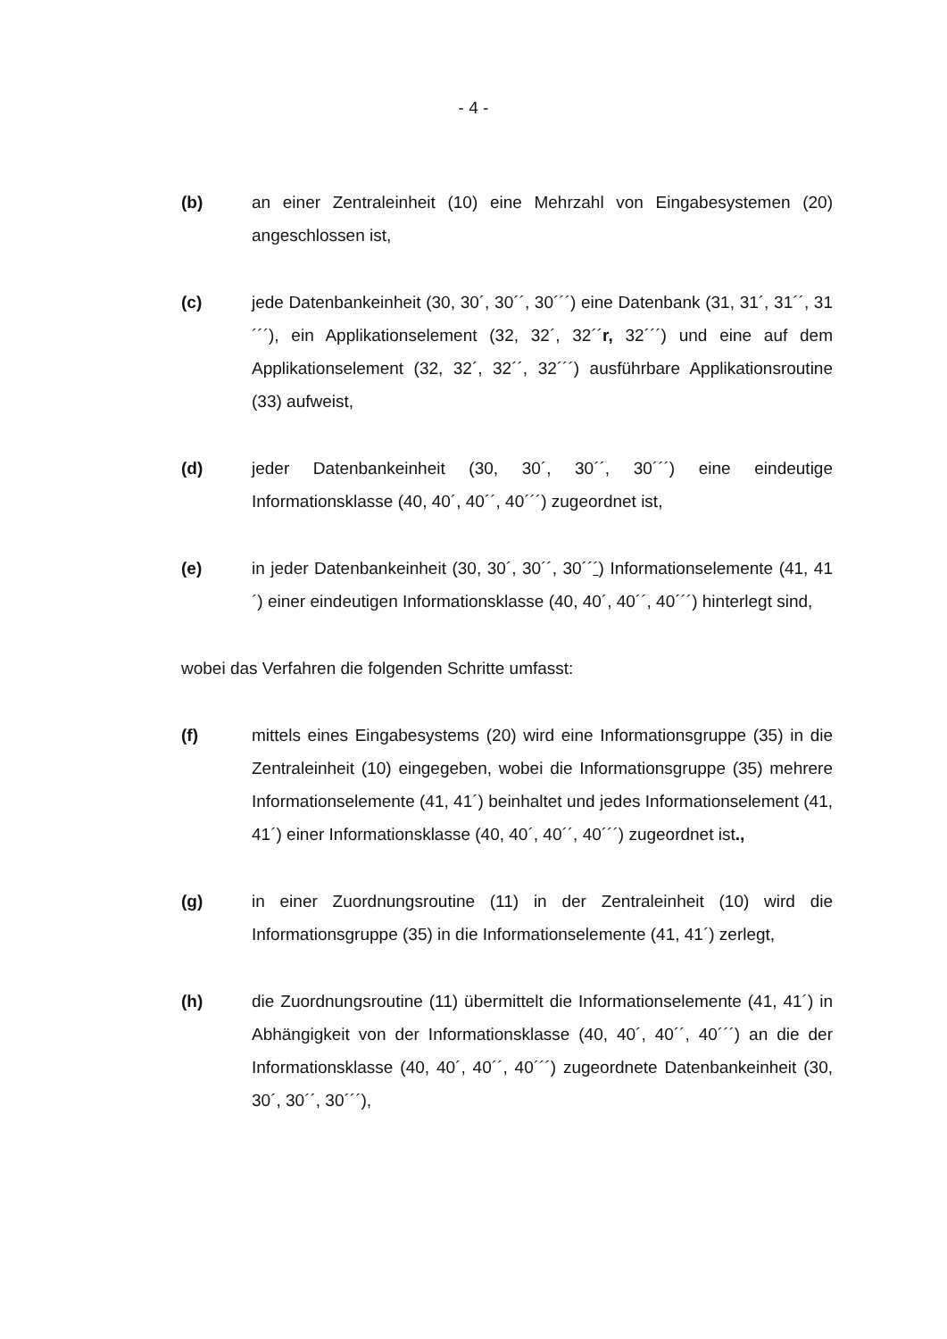- 4 -
(b) an einer Zentraleinheit (10) eine Mehrzahl von Eingabesystemen (20) angeschlossen ist,
(c) jede Datenbankeinheit (30, 30´, 30´´, 30´´´) eine Datenbank (31, 31´, 31´´, 31´´´), ein Applikationselement (32, 32´, 32´´r, 32´´´) und eine auf dem Applikationselement (32, 32´, 32´´, 32´´´) ausführbare Applikationsroutine (33) aufweist,
(d) jeder Datenbankeinheit (30, 30´, 30´´, 30´´´) eine eindeutige Informationsklasse (40, 40´, 40´´, 40´´´) zugeordnet ist,
(e) in jeder Datenbankeinheit (30, 30´, 30´´, 30´´´) Informationselemente (41, 41´) einer eindeutigen Informationsklasse (40, 40´, 40´´, 40´´´) hinterlegt sind,
wobei das Verfahren die folgenden Schritte umfasst:
(f) mittels eines Eingabesystems (20) wird eine Informationsgruppe (35) in die Zentraleinheit (10) eingegeben, wobei die Informationsgruppe (35) mehrere Informationselemente (41, 41´) beinhaltet und jedes Informationselement (41, 41´) einer Informationsklasse (40, 40´, 40´´, 40´´´) zugeordnet ist.,
(g) in einer Zuordnungsroutine (11) in der Zentraleinheit (10) wird die Informationsgruppe (35) in die Informationselemente (41, 41´) zerlegt,
(h) die Zuordnungsroutine (11) übermittelt die Informationselemente (41, 41´) in Abhängigkeit von der Informationsklasse (40, 40´, 40´´, 40´´´) an die der Informationsklasse (40, 40´, 40´´, 40´´´) zugeordnete Datenbankeinheit (30, 30´, 30´´, 30´´´),